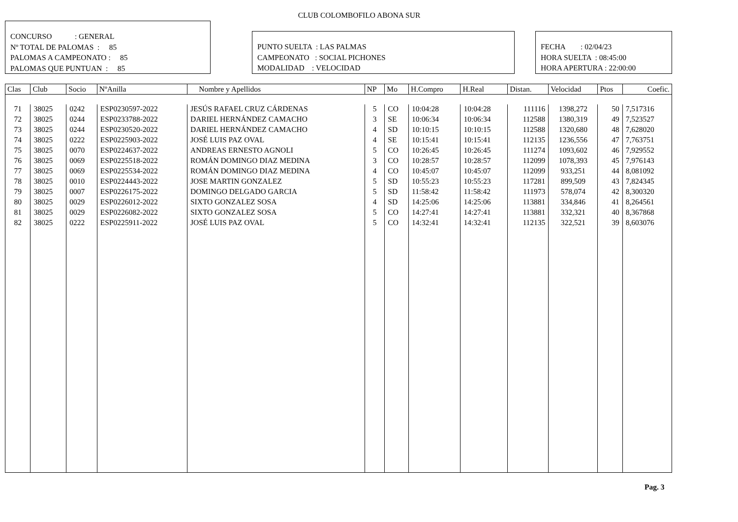CLUB COLOMBOFILO ABONA SUR
CONCURSO : GENERAL
Nº TOTAL DE PALOMAS : 85
PALOMAS A CAMPEONATO : 85
PALOMAS QUE PUNTUAN : 85
PUNTO SUELTA : LAS PALMAS
CAMPEONATO : SOCIAL PICHONES
MODALIDAD : VELOCIDAD
FECHA : 02/04/23
HORA SUELTA : 08:45:00
HORA APERTURA : 22:00:00
| Clas | Club | Socio | NºAnilla | Nombre y Apellidos | NP | Mo | H.Compro | H.Real | Distan. | Velocidad | Ptos | Coefic. |
| --- | --- | --- | --- | --- | --- | --- | --- | --- | --- | --- | --- | --- |
| 71 | 38025 | 0242 | ESP0230597-2022 | JESÚS RAFAEL CRUZ CÁRDENAS | 5 | CO | 10:04:28 | 10:04:28 | 111116 | 1398,272 | 50 | 7,517316 |
| 72 | 38025 | 0244 | ESP0233788-2022 | DARIEL HERNÁNDEZ CAMACHO | 3 | SE | 10:06:34 | 10:06:34 | 112588 | 1380,319 | 49 | 7,523527 |
| 73 | 38025 | 0244 | ESP0230520-2022 | DARIEL HERNÁNDEZ CAMACHO | 4 | SD | 10:10:15 | 10:10:15 | 112588 | 1320,680 | 48 | 7,628020 |
| 74 | 38025 | 0222 | ESP0225903-2022 | JOSÉ LUIS PAZ OVAL | 4 | SE | 10:15:41 | 10:15:41 | 112135 | 1236,556 | 47 | 7,763751 |
| 75 | 38025 | 0070 | ESP0224637-2022 | ANDREAS ERNESTO AGNOLI | 5 | CO | 10:26:45 | 10:26:45 | 111274 | 1093,602 | 46 | 7,929552 |
| 76 | 38025 | 0069 | ESP0225518-2022 | ROMÁN DOMINGO DIAZ MEDINA | 3 | CO | 10:28:57 | 10:28:57 | 112099 | 1078,393 | 45 | 7,976143 |
| 77 | 38025 | 0069 | ESP0225534-2022 | ROMÁN DOMINGO DIAZ MEDINA | 4 | CO | 10:45:07 | 10:45:07 | 112099 | 933,251 | 44 | 8,081092 |
| 78 | 38025 | 0010 | ESP0224443-2022 | JOSE MARTIN GONZALEZ | 5 | SD | 10:55:23 | 10:55:23 | 117281 | 899,509 | 43 | 7,824345 |
| 79 | 38025 | 0007 | ESP0226175-2022 | DOMINGO DELGADO GARCIA | 5 | SD | 11:58:42 | 11:58:42 | 111973 | 578,074 | 42 | 8,300320 |
| 80 | 38025 | 0029 | ESP0226012-2022 | SIXTO GONZALEZ SOSA | 4 | SD | 14:25:06 | 14:25:06 | 113881 | 334,846 | 41 | 8,264561 |
| 81 | 38025 | 0029 | ESP0226082-2022 | SIXTO GONZALEZ SOSA | 5 | CO | 14:27:41 | 14:27:41 | 113881 | 332,321 | 40 | 8,367868 |
| 82 | 38025 | 0222 | ESP0225911-2022 | JOSÉ LUIS PAZ OVAL | 5 | CO | 14:32:41 | 14:32:41 | 112135 | 322,521 | 39 | 8,603076 |
Pag. 3